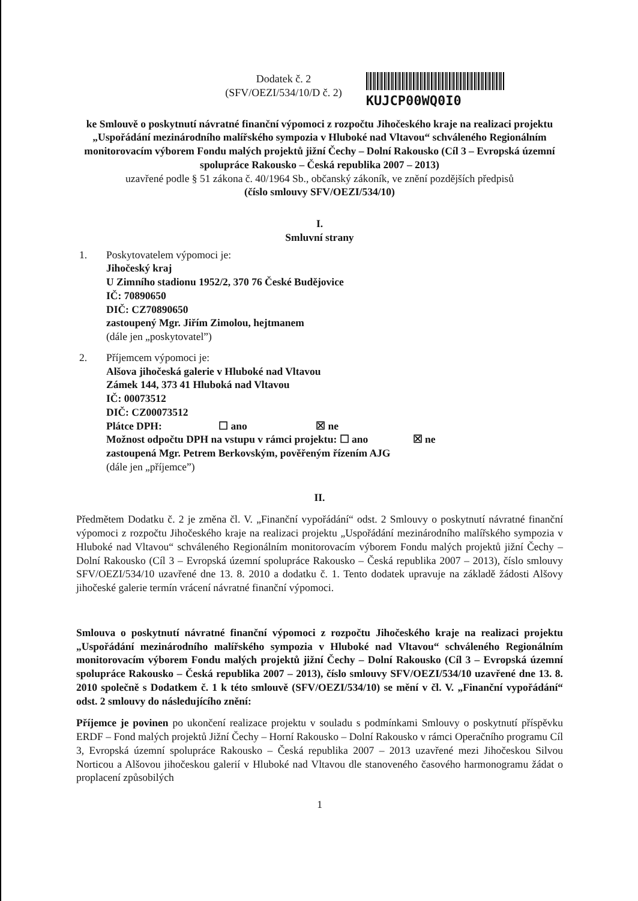Dodatek č. 2
(SFV/OEZI/534/10/D č. 2)
KUJCP00WQ0I0
ke Smlouvě o poskytnutí návratné finanční výpomoci z rozpočtu Jihočeského kraje na realizaci projektu „Uspořádání mezinárodního malířského sympozia v Hluboké nad Vltavou“ schváleného Regionálním monitorovacím výborem Fondu malých projektů jižní Čechy – Dolní Rakousko (Cíl 3 – Evropská územní spolupráce Rakousko – Česká republika 2007 – 2013)
uzavřené podle § 51 zákona č. 40/1964 Sb., občanský zákoník, ve znění pozdějších předpisů
(číslo smlouvy SFV/OEZI/534/10)
I.
Smluvní strany
1. Poskytovatelem výpomoci je:
Jihočeský kraj
U Zimního stadionu 1952/2, 370 76 České Budějovice
IČ: 70890650
DIČ: CZ70890650
zastoupený Mgr. Jiřím Zimolou, hejtmanem
(dále jen „poskytovatel”)
2. Příjemcem výpomoci je:
Alšova jihočeská galerie v Hluboké nad Vltavou
Zámek 144, 373 41 Hluboká nad Vltavou
IČ: 00073512
DIČ: CZ00073512
Plátce DPH: ☐ ano ☒ ne
Možnost odpočtu DPH na vstupu v rámci projektu: ☐ ano ☒ ne
zastoupená Mgr. Petrem Berkovským, pověřeným řízením AJG
(dále jen „příjemce”)
II.
Předmětem Dodatku č. 2 je změna čl. V. „Finanční vypořádání“ odst. 2 Smlouvy o poskytnutí návratné finanční výpomoci z rozpočtu Jihočeského kraje na realizaci projektu „Uspořádání mezinárodního malířského sympozia v Hluboké nad Vltavou“ schváleného Regionálním monitorovacím výborem Fondu malých projektů jižní Čechy – Dolní Rakousko (Cíl 3 – Evropská územní spolupráce Rakousko – Česká republika 2007 – 2013), číslo smlouvy SFV/OEZI/534/10 uzavřené dne 13. 8. 2010 a dodatku č. 1. Tento dodatek upravuje na základě žádosti Alšovy jihočeské galerie termín vrácení návratné finanční výpomoci.
Smlouva o poskytnutí návratné finanční výpomoci z rozpočtu Jihočeského kraje na realizaci projektu „Uspořádání mezinárodního malířského sympozia v Hluboké nad Vltavou“ schváleného Regionálním monitorovacím výborem Fondu malých projektů jižní Čechy – Dolní Rakousko (Cíl 3 – Evropská územní spolupráce Rakousko – Česká republika 2007 – 2013), číslo smlouvy SFV/OEZI/534/10 uzavřené dne 13. 8. 2010 společně s Dodatkem č. 1 k této smlouvě (SFV/OEZI/534/10) se mění v čl. V. „Finanční vypořádání“ odst. 2 smlouvy do následujícího znění:
Příjemce je povinen po ukončení realizace projektu v souladu s podmínkami Smlouvy o poskytnutí příspěvku ERDF – Fond malých projektů Jižní Čechy – Horní Rakousko – Dolní Rakousko v rámci Operačního programu Cíl 3, Evropská územní spolupráce Rakousko – Česká republika 2007 – 2013 uzavřené mezi Jihočeskou Silvou Norticou a Alšovou jihočeskou galerií v Hluboké nad Vltavou dle stanoveného časového harmonogramu žádat o proplacení způsobilých
1